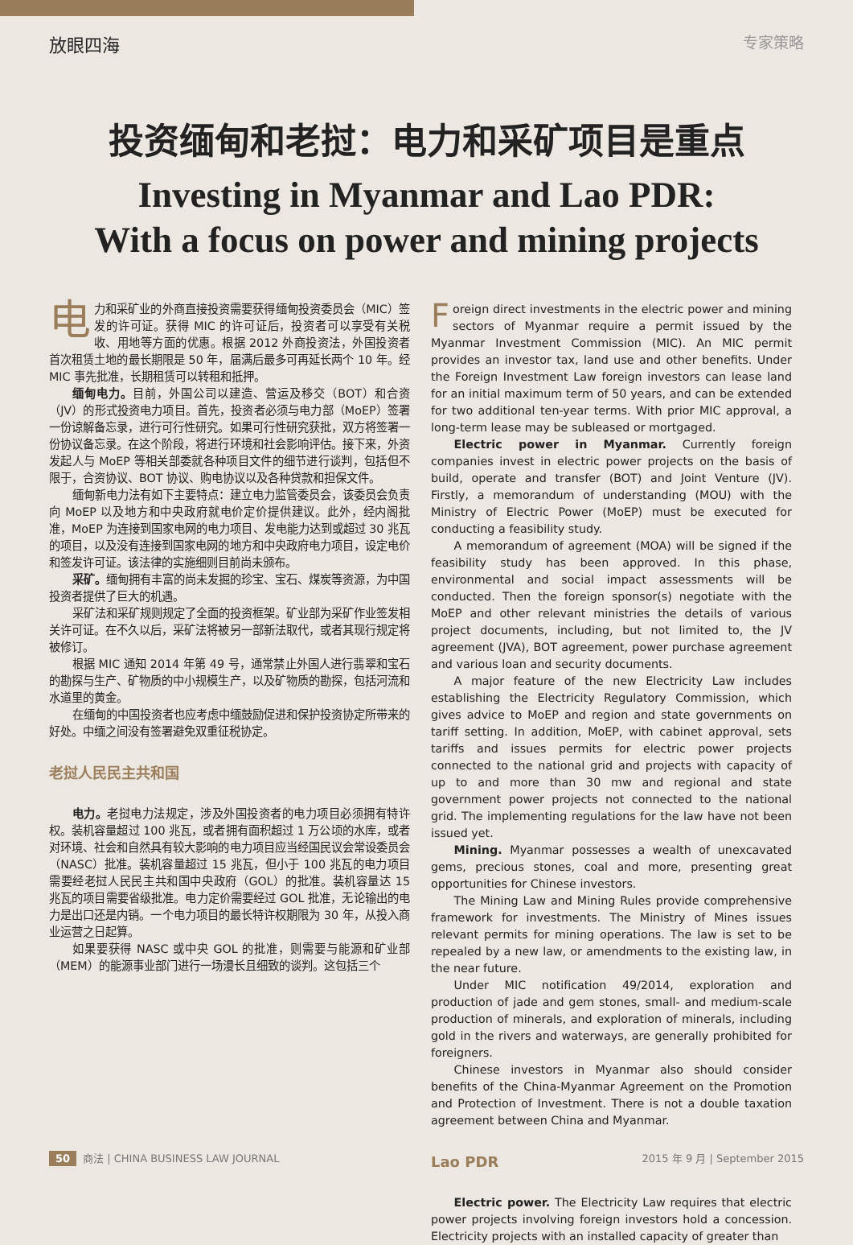放眼四海 专家策略
投资缅甸和老挝：电力和采矿项目是重点
Investing in Myanmar and Lao PDR:
With a focus on power and mining projects
电力和采矿业的外商直接投资需要获得缅甸投资委员会（MIC）签发的许可证。获得 MIC 的许可证后，投资者可以享受有关税收、用地等方面的优惠。根据 2012 外商投资法，外国投资者首次租赁土地的最长期限是 50 年，届满后最多可再延长两个 10 年。经 MIC 事先批准，长期租赁可以转租和抵押。
缅甸电力。目前，外国公司以建造、营运及移交（BOT）和合资（JV）的形式投资电力项目。首先，投资者必须与电力部（MoEP）签署一份谅解备忘录，进行可行性研究。如果可行性研究获批，双方将签署一份协议备忘录。在这个阶段，将进行环境和社会影响评估。接下来，外资发起人与 MoEP 等相关部委就各种项目文件的细节进行谈判，包括但不限于，合资协议、BOT 协议、购电协议以及各种贷款和担保文件。
缅甸新电力法有如下主要特点：建立电力监管委员会，该委员会负责向 MoEP 以及地方和中央政府就电价定价提供建议。此外，经内阁批准，MoEP 为连接到国家电网的电力项目、发电能力达到或超过 30 兆瓦的项目，以及没有连接到国家电网的地方和中央政府电力项目，设定电价和签发许可证。该法律的实施细则目前尚未颁布。
采矿。缅甸拥有丰富的尚未发掘的珍宝、宝石、煤炭等资源，为中国投资者提供了巨大的机遇。
采矿法和采矿规则规定了全面的投资框架。矿业部为采矿作业签发相关许可证。在不久以后，采矿法将被另一部新法取代，或者其现行规定将被修订。
根据 MIC 通知 2014 年第 49 号，通常禁止外国人进行翡翠和宝石的勘探与生产、矿物质的中小规模生产，以及矿物质的勘探，包括河流和水道里的黄金。
在缅甸的中国投资者也应考虑中缅鼓励促进和保护投资协定所带来的好处。中缅之间没有签署避免双重征税协定。
老挝人民民主共和国
电力。老挝电力法规定，涉及外国投资者的电力项目必须拥有特许权。装机容量超过 100 兆瓦，或者拥有面积超过 1 万公顷的水库，或者对环境、社会和自然具有较大影响的电力项目应当经国民议会常设委员会（NASC）批准。装机容量超过 15 兆瓦，但小于 100 兆瓦的电力项目需要经老挝人民民主共和国中央政府（GOL）的批准。装机容量达 15 兆瓦的项目需要省级批准。电力定价需要经过 GOL 批准，无论输出的电力是出口还是内销。一个电力项目的最长特许权期限为 30 年，从投入商业运营之日起算。
如果要获得 NASC 或中央 GOL 的批准，则需要与能源和矿业部（MEM）的能源事业部门进行一场漫长且细致的谈判。这包括三个
Foreign direct investments in the electric power and mining sectors of Myanmar require a permit issued by the Myanmar Investment Commission (MIC). An MIC permit provides an investor tax, land use and other benefits. Under the Foreign Investment Law foreign investors can lease land for an initial maximum term of 50 years, and can be extended for two additional ten-year terms. With prior MIC approval, a long-term lease may be subleased or mortgaged.
Electric power in Myanmar. Currently foreign companies invest in electric power projects on the basis of build, operate and transfer (BOT) and Joint Venture (JV). Firstly, a memorandum of understanding (MOU) with the Ministry of Electric Power (MoEP) must be executed for conducting a feasibility study.
A memorandum of agreement (MOA) will be signed if the feasibility study has been approved. In this phase, environmental and social impact assessments will be conducted. Then the foreign sponsor(s) negotiate with the MoEP and other relevant ministries the details of various project documents, including, but not limited to, the JV agreement (JVA), BOT agreement, power purchase agreement and various loan and security documents.
A major feature of the new Electricity Law includes establishing the Electricity Regulatory Commission, which gives advice to MoEP and region and state governments on tariff setting. In addition, MoEP, with cabinet approval, sets tariffs and issues permits for electric power projects connected to the national grid and projects with capacity of up to and more than 30 mw and regional and state government power projects not connected to the national grid. The implementing regulations for the law have not been issued yet.
Mining. Myanmar possesses a wealth of unexcavated gems, precious stones, coal and more, presenting great opportunities for Chinese investors.
The Mining Law and Mining Rules provide comprehensive framework for investments. The Ministry of Mines issues relevant permits for mining operations. The law is set to be repealed by a new law, or amendments to the existing law, in the near future.
Under MIC notification 49/2014, exploration and production of jade and gem stones, small- and medium-scale production of minerals, and exploration of minerals, including gold in the rivers and waterways, are generally prohibited for foreigners.
Chinese investors in Myanmar also should consider benefits of the China-Myanmar Agreement on the Promotion and Protection of Investment. There is not a double taxation agreement between China and Myanmar.
Lao PDR
Electric power. The Electricity Law requires that electric power projects involving foreign investors hold a concession. Electricity projects with an installed capacity of greater than
50 商法 | CHINA BUSINESS LAW JOURNAL 2015 年 9 月 | September 2015